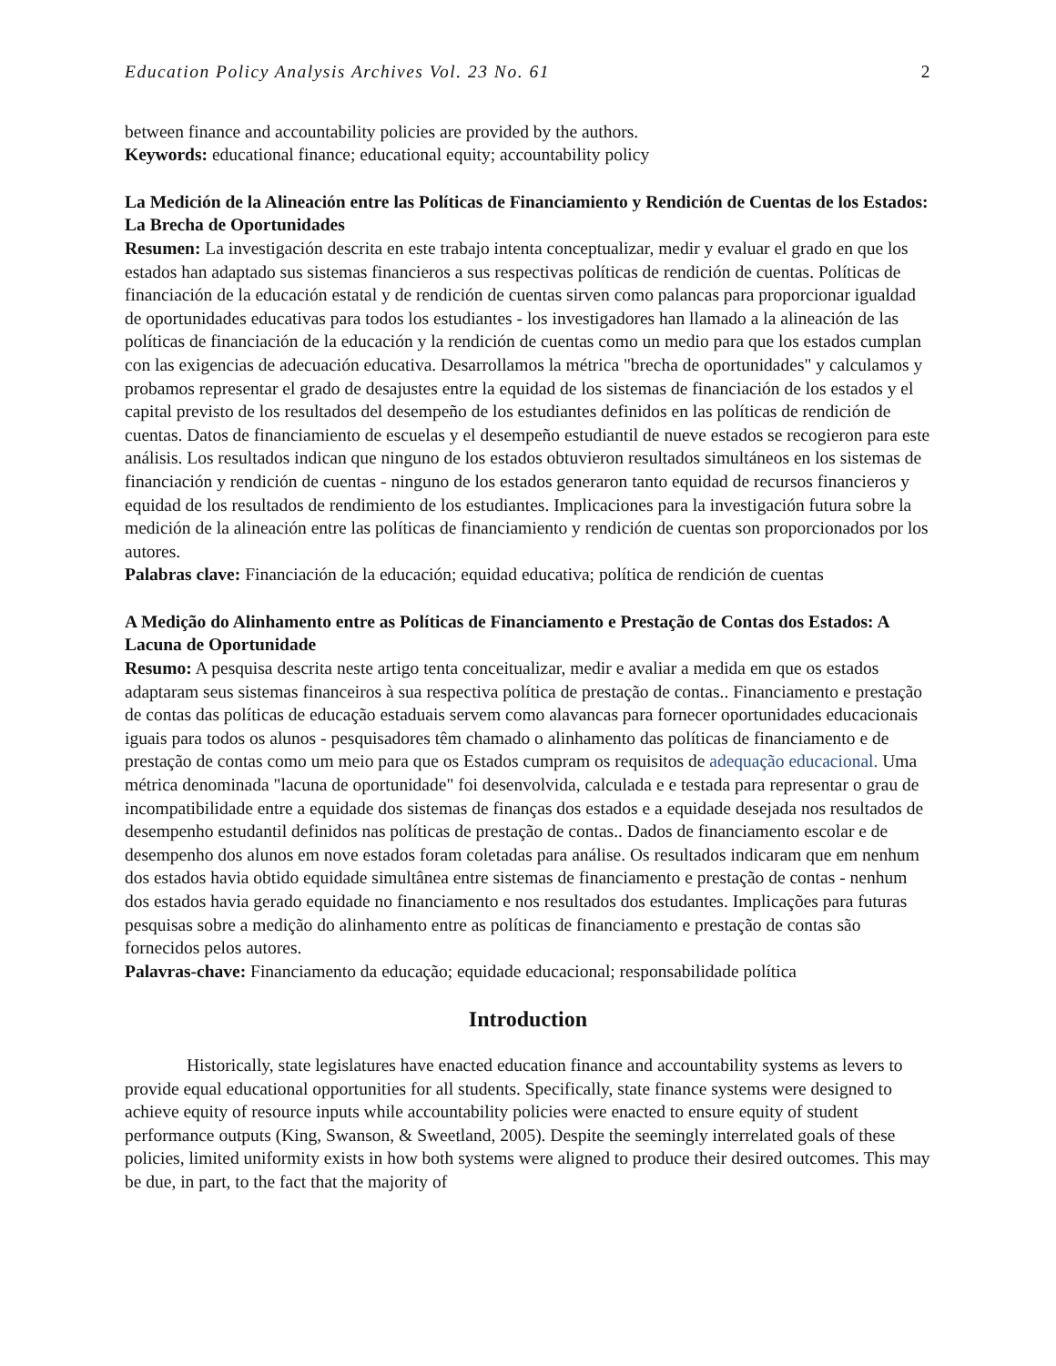Education Policy Analysis Archives Vol. 23 No. 61 2
between finance and accountability policies are provided by the authors.
Keywords: educational finance; educational equity; accountability policy
La Medición de la Alineación entre las Políticas de Financiamiento y Rendición de Cuentas de los Estados: La Brecha de Oportunidades
Resumen: La investigación descrita en este trabajo intenta conceptualizar, medir y evaluar el grado en que los estados han adaptado sus sistemas financieros a sus respectivas políticas de rendición de cuentas. Políticas de financiación de la educación estatal y de rendición de cuentas sirven como palancas para proporcionar igualdad de oportunidades educativas para todos los estudiantes - los investigadores han llamado a la alineación de las políticas de financiación de la educación y la rendición de cuentas como un medio para que los estados cumplan con las exigencias de adecuación educativa. Desarrollamos la métrica "brecha de oportunidades" y calculamos y probamos representar el grado de desajustes entre la equidad de los sistemas de financiación de los estados y el capital previsto de los resultados del desempeño de los estudiantes definidos en las políticas de rendición de cuentas. Datos de financiamiento de escuelas y el desempeño estudiantil de nueve estados se recogieron para este análisis. Los resultados indican que ninguno de los estados obtuvieron resultados simultáneos en los sistemas de financiación y rendición de cuentas - ninguno de los estados generaron tanto equidad de recursos financieros y equidad de los resultados de rendimiento de los estudiantes. Implicaciones para la investigación futura sobre la medición de la alineación entre las políticas de financiamiento y rendición de cuentas son proporcionados por los autores.
Palabras clave: Financiación de la educación; equidad educativa; política de rendición de cuentas
A Medição do Alinhamento entre as Políticas de Financiamento e Prestação de Contas dos Estados: A Lacuna de Oportunidade
Resumo: A pesquisa descrita neste artigo tenta conceitualizar, medir e avaliar a medida em que os estados adaptaram seus sistemas financeiros à sua respectiva política de prestação de contas.. Financiamento e prestação de contas das políticas de educação estaduais servem como alavancas para fornecer oportunidades educacionais iguais para todos os alunos - pesquisadores têm chamado o alinhamento das políticas de financiamento e de prestação de contas como um meio para que os Estados cumpram os requisitos de adequação educacional. Uma métrica denominada "lacuna de oportunidade" foi desenvolvida, calculada e e testada para representar o grau de incompatibilidade entre a equidade dos sistemas de finanças dos estados e a equidade desejada nos resultados de desempenho estudantil definidos nas políticas de prestação de contas.. Dados de financiamento escolar e de desempenho dos alunos em nove estados foram coletadas para análise. Os resultados indicaram que em nenhum dos estados havia obtido equidade simultânea entre sistemas de financiamento e prestação de contas - nenhum dos estados havia gerado equidade no financiamento e nos resultados dos estudantes. Implicações para futuras pesquisas sobre a medição do alinhamento entre as políticas de financiamento e prestação de contas são fornecidos pelos autores.
Palavras-chave: Financiamento da educação; equidade educacional; responsabilidade política
Introduction
Historically, state legislatures have enacted education finance and accountability systems as levers to provide equal educational opportunities for all students. Specifically, state finance systems were designed to achieve equity of resource inputs while accountability policies were enacted to ensure equity of student performance outputs (King, Swanson, & Sweetland, 2005). Despite the seemingly interrelated goals of these policies, limited uniformity exists in how both systems were aligned to produce their desired outcomes. This may be due, in part, to the fact that the majority of